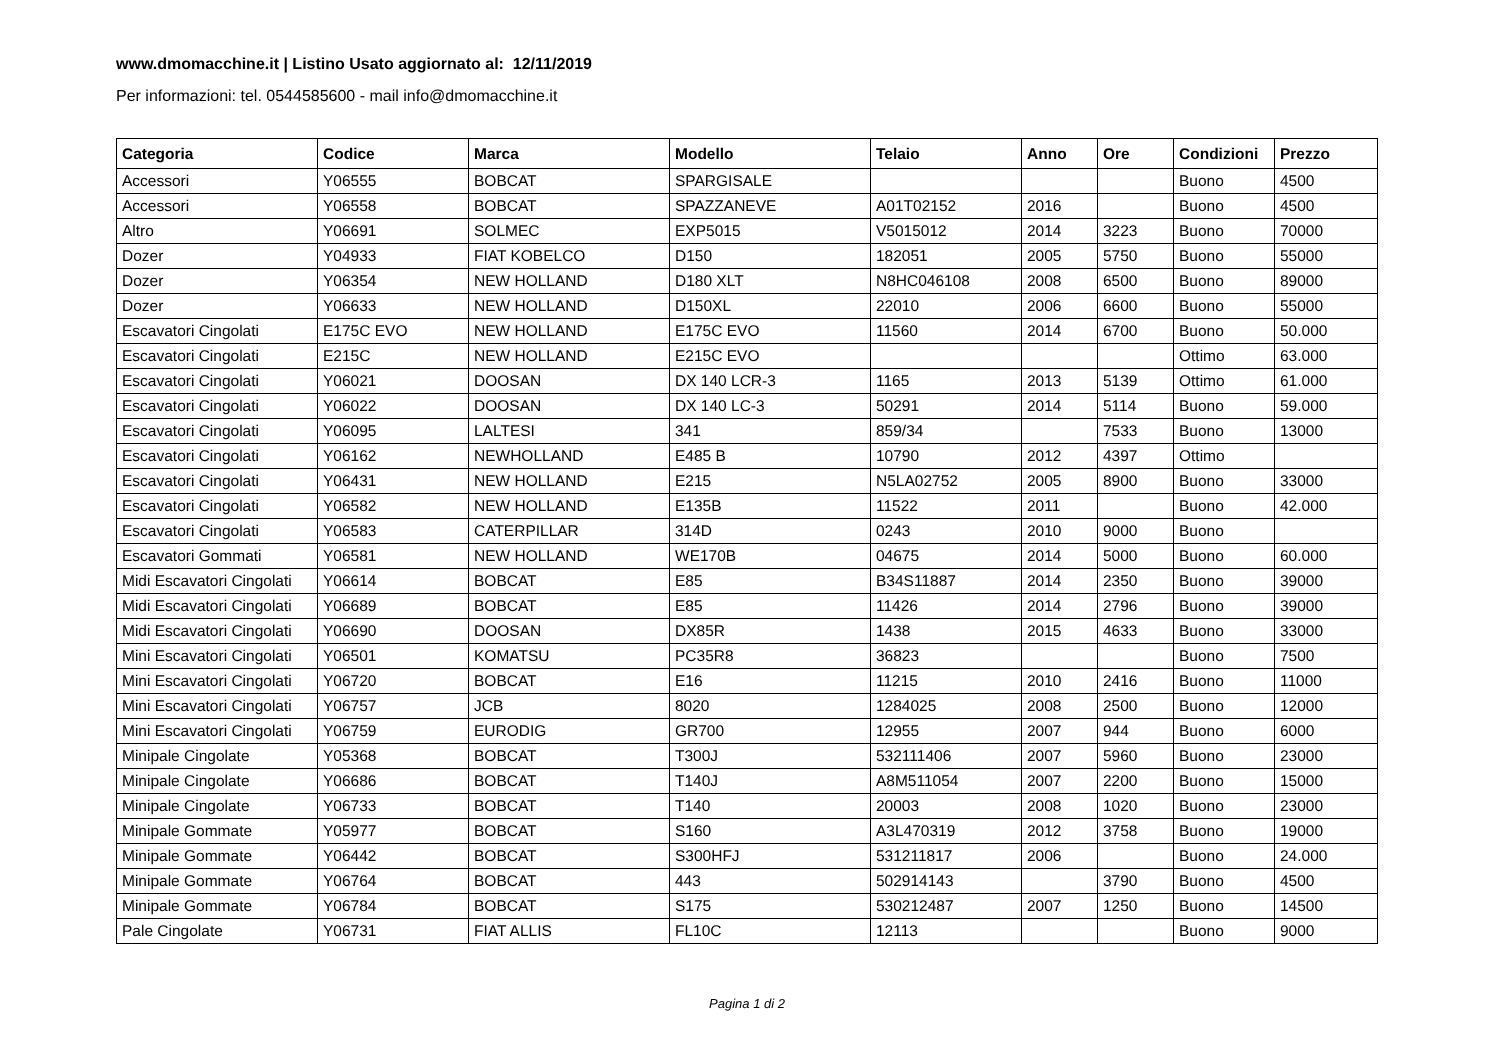www.dmomacchine.it | Listino Usato aggiornato al: 12/11/2019
Per informazioni: tel. 0544585600 - mail info@dmomacchine.it
| Categoria | Codice | Marca | Modello | Telaio | Anno | Ore | Condizioni | Prezzo |
| --- | --- | --- | --- | --- | --- | --- | --- | --- |
| Accessori | Y06555 | BOBCAT | SPARGISALE | | | | Buono | 4500 |
| Accessori | Y06558 | BOBCAT | SPAZZANEVE | A01T02152 | 2016 | | Buono | 4500 |
| Altro | Y06691 | SOLMEC | EXP5015 | V5015012 | 2014 | 3223 | Buono | 70000 |
| Dozer | Y04933 | FIAT KOBELCO | D150 | 182051 | 2005 | 5750 | Buono | 55000 |
| Dozer | Y06354 | NEW HOLLAND | D180 XLT | N8HC046108 | 2008 | 6500 | Buono | 89000 |
| Dozer | Y06633 | NEW HOLLAND | D150XL | 22010 | 2006 | 6600 | Buono | 55000 |
| Escavatori Cingolati | E175C EVO | NEW HOLLAND | E175C EVO | 11560 | 2014 | 6700 | Buono | 50.000 |
| Escavatori Cingolati | E215C | NEW HOLLAND | E215C EVO | | | | Ottimo | 63.000 |
| Escavatori Cingolati | Y06021 | DOOSAN | DX 140 LCR-3 | 1165 | 2013 | 5139 | Ottimo | 61.000 |
| Escavatori Cingolati | Y06022 | DOOSAN | DX 140 LC-3 | 50291 | 2014 | 5114 | Buono | 59.000 |
| Escavatori Cingolati | Y06095 | LALTESI | 341 | 859/34 | | 7533 | Buono | 13000 |
| Escavatori Cingolati | Y06162 | NEWHOLLAND | E485 B | 10790 | 2012 | 4397 | Ottimo | |
| Escavatori Cingolati | Y06431 | NEW HOLLAND | E215 | N5LA02752 | 2005 | 8900 | Buono | 33000 |
| Escavatori Cingolati | Y06582 | NEW HOLLAND | E135B | 11522 | 2011 | | Buono | 42.000 |
| Escavatori Cingolati | Y06583 | CATERPILLAR | 314D | 0243 | 2010 | 9000 | Buono | |
| Escavatori Gommati | Y06581 | NEW HOLLAND | WE170B | 04675 | 2014 | 5000 | Buono | 60.000 |
| Midi Escavatori Cingolati | Y06614 | BOBCAT | E85 | B34S11887 | 2014 | 2350 | Buono | 39000 |
| Midi Escavatori Cingolati | Y06689 | BOBCAT | E85 | 11426 | 2014 | 2796 | Buono | 39000 |
| Midi Escavatori Cingolati | Y06690 | DOOSAN | DX85R | 1438 | 2015 | 4633 | Buono | 33000 |
| Mini Escavatori Cingolati | Y06501 | KOMATSU | PC35R8 | 36823 | | | Buono | 7500 |
| Mini Escavatori Cingolati | Y06720 | BOBCAT | E16 | 11215 | 2010 | 2416 | Buono | 11000 |
| Mini Escavatori Cingolati | Y06757 | JCB | 8020 | 1284025 | 2008 | 2500 | Buono | 12000 |
| Mini Escavatori Cingolati | Y06759 | EURODIG | GR700 | 12955 | 2007 | 944 | Buono | 6000 |
| Minipale Cingolate | Y05368 | BOBCAT | T300J | 532111406 | 2007 | 5960 | Buono | 23000 |
| Minipale Cingolate | Y06686 | BOBCAT | T140J | A8M511054 | 2007 | 2200 | Buono | 15000 |
| Minipale Cingolate | Y06733 | BOBCAT | T140 | 20003 | 2008 | 1020 | Buono | 23000 |
| Minipale Gommate | Y05977 | BOBCAT | S160 | A3L470319 | 2012 | 3758 | Buono | 19000 |
| Minipale Gommate | Y06442 | BOBCAT | S300HFJ | 531211817 | 2006 | | Buono | 24.000 |
| Minipale Gommate | Y06764 | BOBCAT | 443 | 502914143 | | 3790 | Buono | 4500 |
| Minipale Gommate | Y06784 | BOBCAT | S175 | 530212487 | 2007 | 1250 | Buono | 14500 |
| Pale Cingolate | Y06731 | FIAT ALLIS | FL10C | 12113 | | | Buono | 9000 |
Pagina 1 di 2